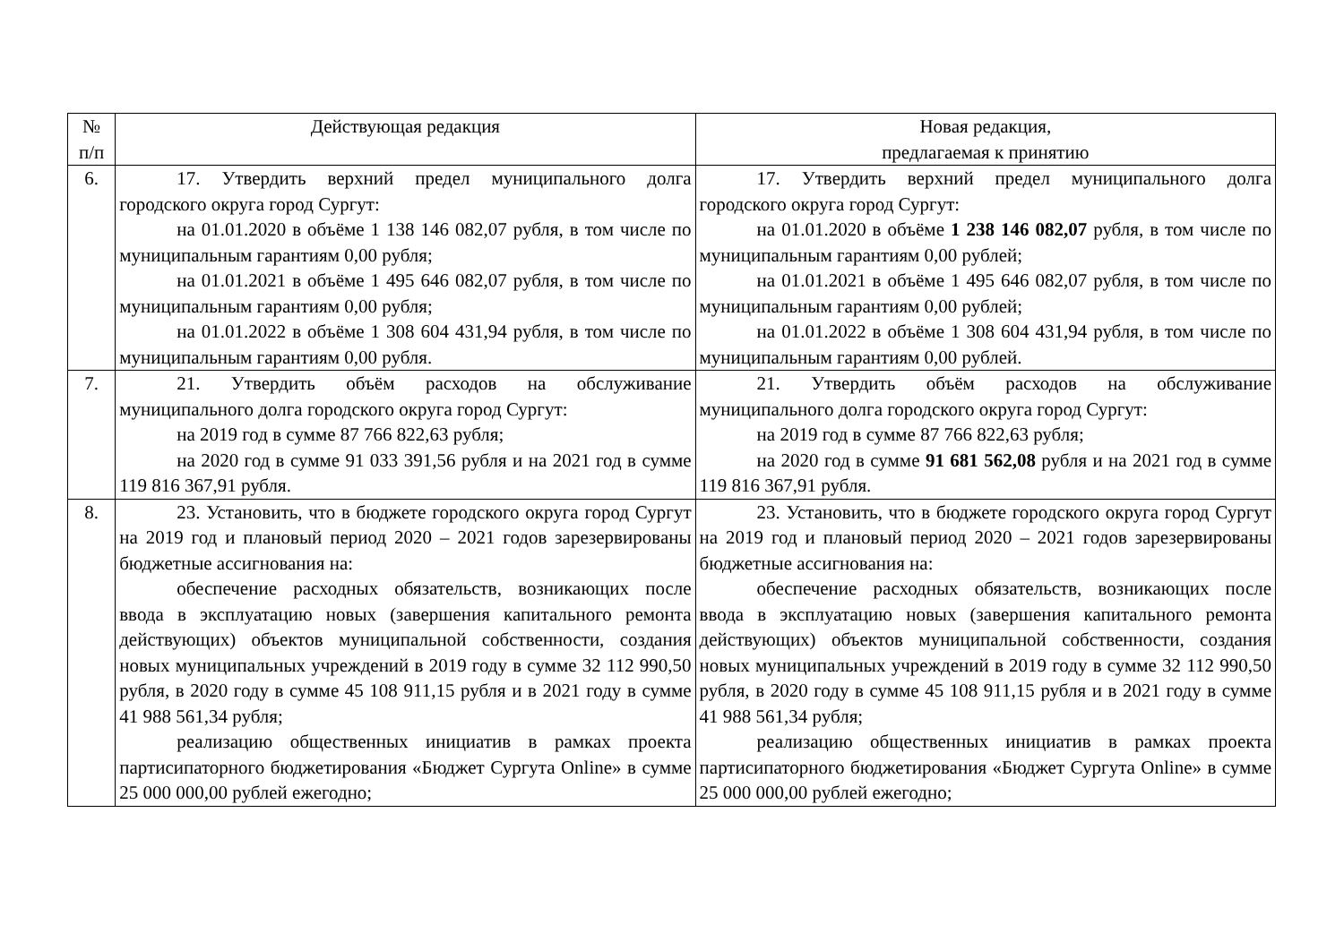| № п/п | Действующая редакция | Новая редакция, предлагаемая к принятию |
| --- | --- | --- |
| 6. | 17. Утвердить верхний предел муниципального долга городского округа город Сургут: на 01.01.2020 в объёме 1 138 146 082,07 рубля, в том числе по муниципальным гарантиям 0,00 рубля; на 01.01.2021 в объёме 1 495 646 082,07 рубля, в том числе по муниципальным гарантиям 0,00 рубля; на 01.01.2022 в объёме 1 308 604 431,94 рубля, в том числе по муниципальным гарантиям 0,00 рубля. | 17. Утвердить верхний предел муниципального долга городского округа город Сургут: на 01.01.2020 в объёме 1 238 146 082,07 рубля, в том числе по муниципальным гарантиям 0,00 рублей; на 01.01.2021 в объёме 1 495 646 082,07 рубля, в том числе по муниципальным гарантиям 0,00 рублей; на 01.01.2022 в объёме 1 308 604 431,94 рубля, в том числе по муниципальным гарантиям 0,00 рублей. |
| 7. | 21. Утвердить объём расходов на обслуживание муниципального долга городского округа город Сургут: на 2019 год в сумме 87 766 822,63 рубля; на 2020 год в сумме 91 033 391,56 рубля и на 2021 год в сумме 119 816 367,91 рубля. | 21. Утвердить объём расходов на обслуживание муниципального долга городского округа город Сургут: на 2019 год в сумме 87 766 822,63 рубля; на 2020 год в сумме 91 681 562,08 рубля и на 2021 год в сумме 119 816 367,91 рубля. |
| 8. | 23. Установить, что в бюджете городского округа город Сургут на 2019 год и плановый период 2020 – 2021 годов зарезервированы бюджетные ассигнования на: обеспечение расходных обязательств, возникающих после ввода в эксплуатацию новых (завершения капитального ремонта действующих) объектов муниципальной собственности, создания новых муниципальных учреждений в 2019 году в сумме 32 112 990,50 рубля, в 2020 году в сумме 45 108 911,15 рубля и в 2021 году в сумме 41 988 561,34 рубля; реализацию общественных инициатив в рамках проекта партисипаторного бюджетирования «Бюджет Сургута Online» в сумме 25 000 000,00 рублей ежегодно; | 23. Установить, что в бюджете городского округа город Сургут на 2019 год и плановый период 2020 – 2021 годов зарезервированы бюджетные ассигнования на: обеспечение расходных обязательств, возникающих после ввода в эксплуатацию новых (завершения капитального ремонта действующих) объектов муниципальной собственности, создания новых муниципальных учреждений в 2019 году в сумме 32 112 990,50 рубля, в 2020 году в сумме 45 108 911,15 рубля и в 2021 году в сумме 41 988 561,34 рубля; реализацию общественных инициатив в рамках проекта партисипаторного бюджетирования «Бюджет Сургута Online» в сумме 25 000 000,00 рублей ежегодно; |